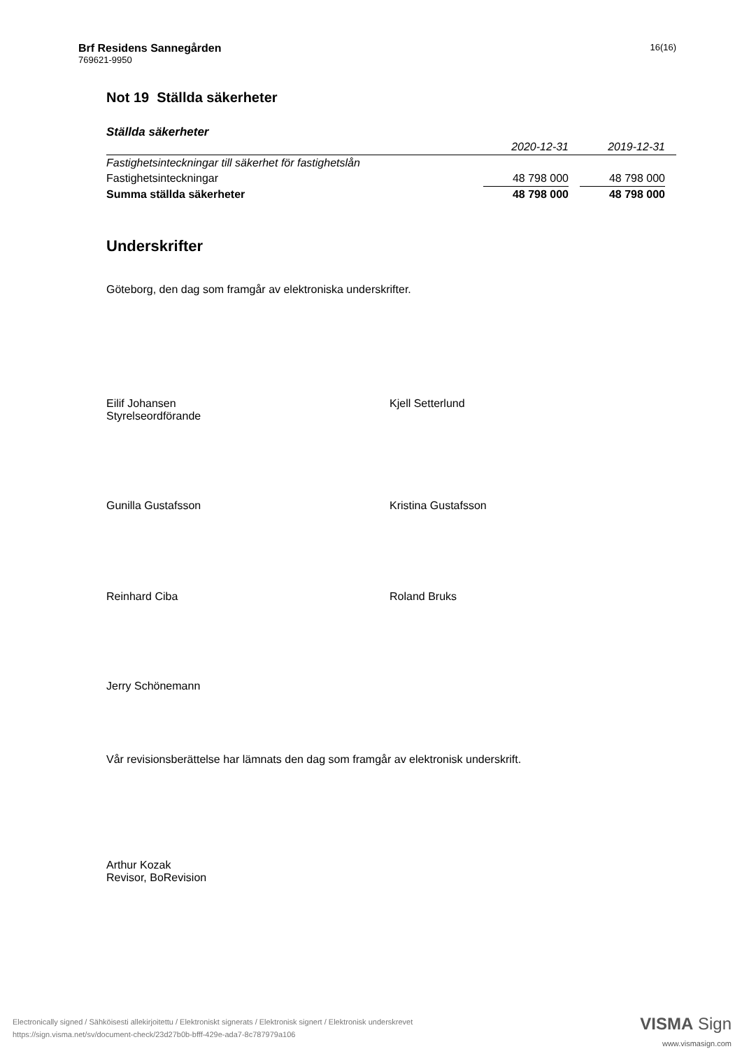Brf Residens Sannegården
769621-9950
16(16)
Not 19 Ställda säkerheter
Ställda säkerheter
| | 2020-12-31 | | 2019-12-31 | |
| --- | --- | --- | --- | --- |
| Fastighetsinteckningar till säkerhet för fastighetslån | | | | |
| Fastighetsinteckningar | 48 798 000 | | 48 798 000 | |
| Summa ställda säkerheter | 48 798 000 | | 48 798 000 | |
Underskrifter
Göteborg, den dag som framgår av elektroniska underskrifter.
Eilif Johansen
Styrelseordförande
Kjell Setterlund
Gunilla Gustafsson Kristina Gustafsson
Reinhard Ciba Roland Bruks
Jerry Schönemann
Vår revisionsberättelse har lämnats den dag som framgår av elektronisk underskrift.
Arthur Kozak
Revisor, BoRevision
Electronically signed / Sähköisesti allekirjoitettu / Elektroniskt signerats / Elektronisk signert / Elektronisk underskrevet
https://sign.visma.net/sv/document-check/23d27b0b-bfff-429e-ada7-8c787979a106
VISMA Sign
www.vismasign.com